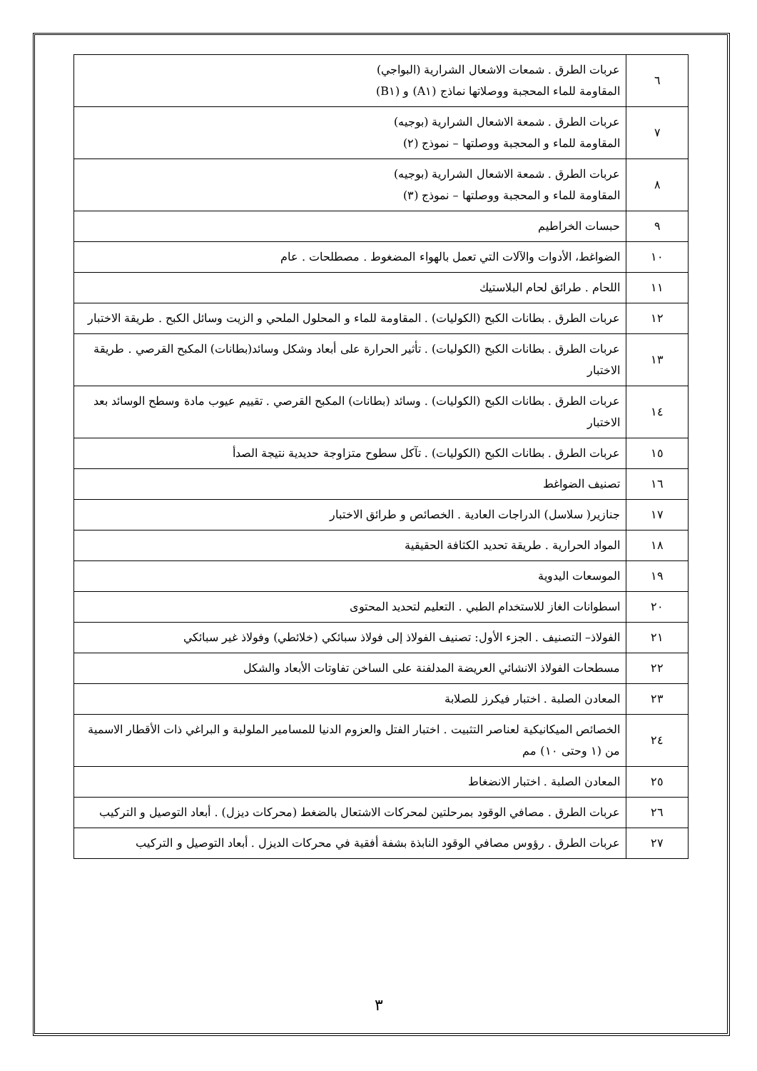| ٦ | عربات الطرق . شمعات الاشعال الشرارية (البواجي) المقاومة للماء المحجبة ووصلاتها نماذج (A١) و (B١) |
| ٧ | عربات الطرق . شمعة الاشعال الشرارية (بوجيه) المقاومة للماء و المحجبة ووصلتها – نموذج (٢) |
| ٨ | عربات الطرق . شمعة الاشعال الشرارية (بوجيه) المقاومة للماء و المحجبة ووصلتها – نموذج (٣) |
| ٩ | حبسات الخراطيم |
| ١٠ | الضواغط، الأدوات والآلات التي تعمل بالهواء المضغوط . مصطلحات . عام |
| ١١ | اللحام . طرائق لحام البلاستيك |
| ١٢ | عربات الطرق . بطانات الكبح (الكوليات) . المقاومة للماء و المحلول الملحي و الزيت وسائل الكبح . طريقة الاختبار |
| ١٣ | عربات الطرق . بطانات الكبح (الكوليات) . تأثير الحرارة على أبعاد وشكل وسائد(بطانات) المكبح القرصي . طريقة الاختبار |
| ١٤ | عربات الطرق . بطانات الكبح (الكوليات) . وسائد (بطانات) المكبح القرصي . تقييم عيوب مادة وسطح الوسائد بعد الاختبار |
| ١٥ | عربات الطرق . بطانات الكبح (الكوليات) . تآكل سطوح متزاوجة حديدية نتيجة الصدأ |
| ١٦ | تصنيف الضواغط |
| ١٧ | جنازير( سلاسل) الدراجات العادية . الخصائص و طرائق الاختبار |
| ١٨ | المواد الحرارية . طريقة تحديد الكثافة الحقيقية |
| ١٩ | الموسعات اليدوية |
| ٢٠ | اسطوانات الغاز للاستخدام الطبي . التعليم لتحديد المحتوى |
| ٢١ | الفولاذ– التصنيف . الجزء الأول: تصنيف الفولاذ إلى فولاذ سبائكي (خلائطي) وفولاذ غير سبائكي |
| ٢٢ | مسطحات الفولاذ الانشائي العريضة المدلفنة على الساخن تفاوتات الأبعاد والشكل |
| ٢٣ | المعادن الصلبة . اختبار فيكرز للصلابة |
| ٢٤ | الخصائص الميكانيكية لعناصر التثبيت . اختبار الفتل والعزوم الدنيا للمسامير الملولبة و البراغي ذات الأقطار الاسمية من (١ وحتى ١٠) مم |
| ٢٥ | المعادن الصلبة . اختبار الانضغاط |
| ٢٦ | عربات الطرق . مصافي الوقود بمرحلتين لمحركات الاشتعال بالضغط (محركات ديزل) . أبعاد التوصيل و التركيب |
| ٢٧ | عربات الطرق . رؤوس مصافي الوقود النابذة بشفة أفقية في محركات الديزل . أبعاد التوصيل و التركيب |
٣